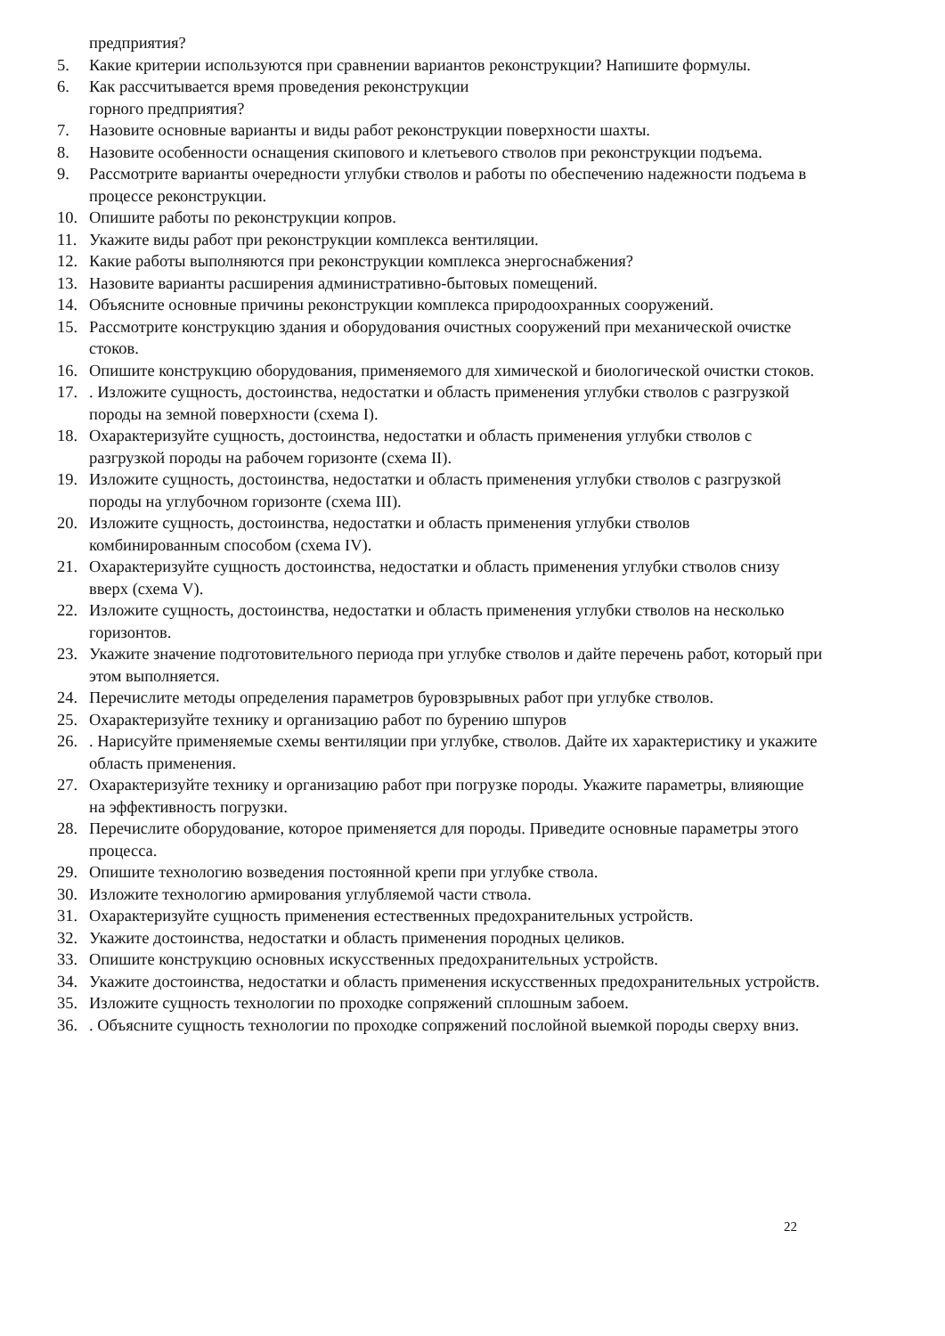предприятия?
5. Какие критерии используются при сравнении вариантов реконструкции? Напишите формулы.
6. Как рассчитывается время проведения реконструкции
горного предприятия?
7. Назовите основные варианты и виды работ реконструкции поверхности шахты.
8. Назовите особенности оснащения скипового и клетьевого стволов при реконструкции подъема.
9. Рассмотрите варианты очередности углубки стволов и работы по обеспечению надежности подъема в процессе реконструкции.
10. Опишите работы по реконструкции копров.
11. Укажите виды работ при реконструкции комплекса вентиляции.
12. Какие работы выполняются при реконструкции комплекса энергоснабжения?
13. Назовите варианты расширения административно-бытовых помещений.
14. Объясните основные причины реконструкции комплекса природоохранных сооружений.
15. Рассмотрите конструкцию здания и оборудования очистных сооружений при механической очистке стоков.
16. Опишите конструкцию оборудования, применяемого для химической и биологической очистки стоков.
17.. Изложите сущность, достоинства, недостатки и область применения углубки стволов с разгрузкой породы на земной поверхности (схема I).
18. Охарактеризуйте сущность, достоинства, недостатки и область применения углубки стволов с разгрузкой породы на рабочем горизонте (схема II).
19. Изложите сущность, достоинства, недостатки и область применения углубки стволов с разгрузкой породы на углубочном горизонте (схема III).
20. Изложите сущность, достоинства, недостатки и область применения углубки стволов комбинированным способом (схема IV).
21. Охарактеризуйте сущность достоинства, недостатки и область применения углубки стволов снизу вверх (схема V).
22. Изложите сущность, достоинства, недостатки и область применения углубки стволов на несколько горизонтов.
23. Укажите значение подготовительного периода при углубке стволов и дайте перечень работ, который при этом выполняется.
24. Перечислите методы определения параметров буровзрывных работ при углубке стволов.
25. Охарактеризуйте технику и организацию работ по бурению шпуров
26.. Нарисуйте применяемые схемы вентиляции при углубке, стволов. Дайте их характеристику и укажите область применения.
27. Охарактеризуйте технику и организацию работ при погрузке породы. Укажите параметры, влияющие на эффективность погрузки.
28. Перечислите оборудование, которое применяется для породы. Приведите основные параметры этого процесса.
29. Опишите технологию возведения постоянной крепи при углубке ствола.
30. Изложите технологию армирования углубляемой части ствола.
31. Охарактеризуйте сущность применения естественных предохранительных устройств.
32. Укажите достоинства, недостатки и область применения породных целиков.
33. Опишите конструкцию основных искусственных предохранительных устройств.
34. Укажите достоинства, недостатки и область применения искусственных предохранительных устройств.
35. Изложите сущность технологии по проходке сопряжений сплошным забоем.
36.. Объясните сущность технологии по проходке сопряжений послойной выемкой породы сверху вниз.
22